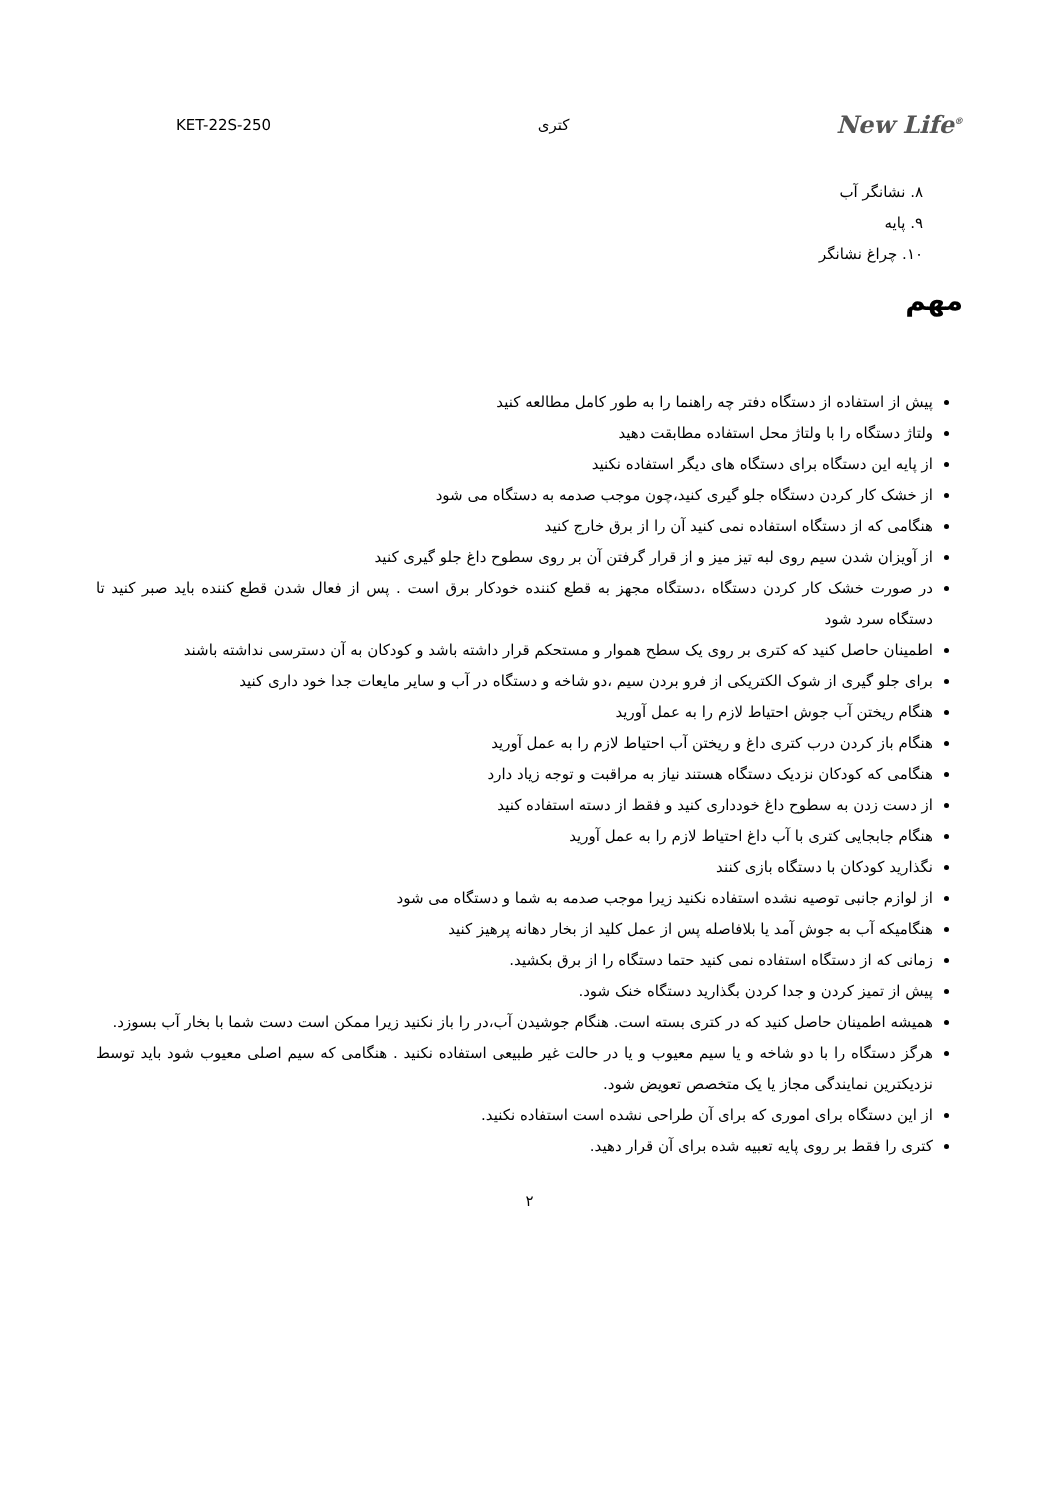KET-22S-250 کتری New Life<sup>®</sup>
۸. نشانگر آب
۹. پایه
۱۰. چراغ نشانگر
مهم
پیش از استفاده از دستگاه دفتر چه راهنما را به طور کامل مطالعه کنید
ولتاژ دستگاه را با ولتاژ محل استفاده مطابقت دهید
از پایه این دستگاه برای دستگاه های دیگر استفاده نکنید
از خشک کار کردن دستگاه جلو گیری کنید،چون موجب صدمه به دستگاه می شود
هنگامی که از دستگاه استفاده نمی کنید آن را از برق خارج کنید
از آویزان شدن سیم روی لبه تیز میز و از قرار گرفتن آن بر روی سطوح داغ جلو گیری کنید
در صورت خشک کار کردن دستگاه ،دستگاه مجهز به قطع کننده خودکار برق است . پس از فعال شدن قطع کننده باید صبر کنید تا دستگاه سرد شود
اطمینان حاصل کنید که کتری بر روی یک سطح هموار و مستحکم قرار داشته باشد و کودکان به آن دسترسی نداشته باشند
برای جلو گیری از شوک الکتریکی از فرو بردن سیم ،دو شاخه و دستگاه در آب و سایر مایعات جدا خود داری کنید
هنگام ریختن آب جوش احتیاط لازم را به عمل آورید
هنگام باز کردن درب کتری داغ و ریختن آب احتیاط لازم را به عمل آورید
هنگامی که کودکان نزدیک دستگاه هستند نیاز به مراقبت و توجه زیاد دارد
از دست زدن به سطوح داغ خودداری کنید و فقط از دسته استفاده کنید
هنگام جابجایی کتری با آب داغ احتیاط لازم را به عمل آورید
نگذارید کودکان با دستگاه بازی کنند
از لوازم جانبی توصیه نشده استفاده نکنید زیرا موجب صدمه به شما و دستگاه می شود
هنگامیکه آب به جوش آمد یا بلافاصله پس از عمل کلید از بخار دهانه پرهیز کنید
زمانی که از دستگاه استفاده نمی کنید حتما دستگاه را از برق بکشید.
پیش از تمیز کردن و جدا کردن بگذارید دستگاه خنک شود.
همیشه اطمینان حاصل کنید که در کتری بسته است. هنگام جوشیدن آب،در را باز نکنید زیرا ممکن است دست شما با بخار آب بسوزد.
هرگز دستگاه را با دو شاخه و یا سیم معیوب و یا در حالت غیر طبیعی استفاده نکنید . هنگامی که سیم اصلی معیوب شود باید توسط نزدیکترین نمایندگی مجاز یا یک متخصص تعویض شود.
از این دستگاه برای اموری که برای آن طراحی نشده است استفاده نکنید.
کتری را فقط بر روی پایه تعبیه شده برای آن قرار دهید.
۲